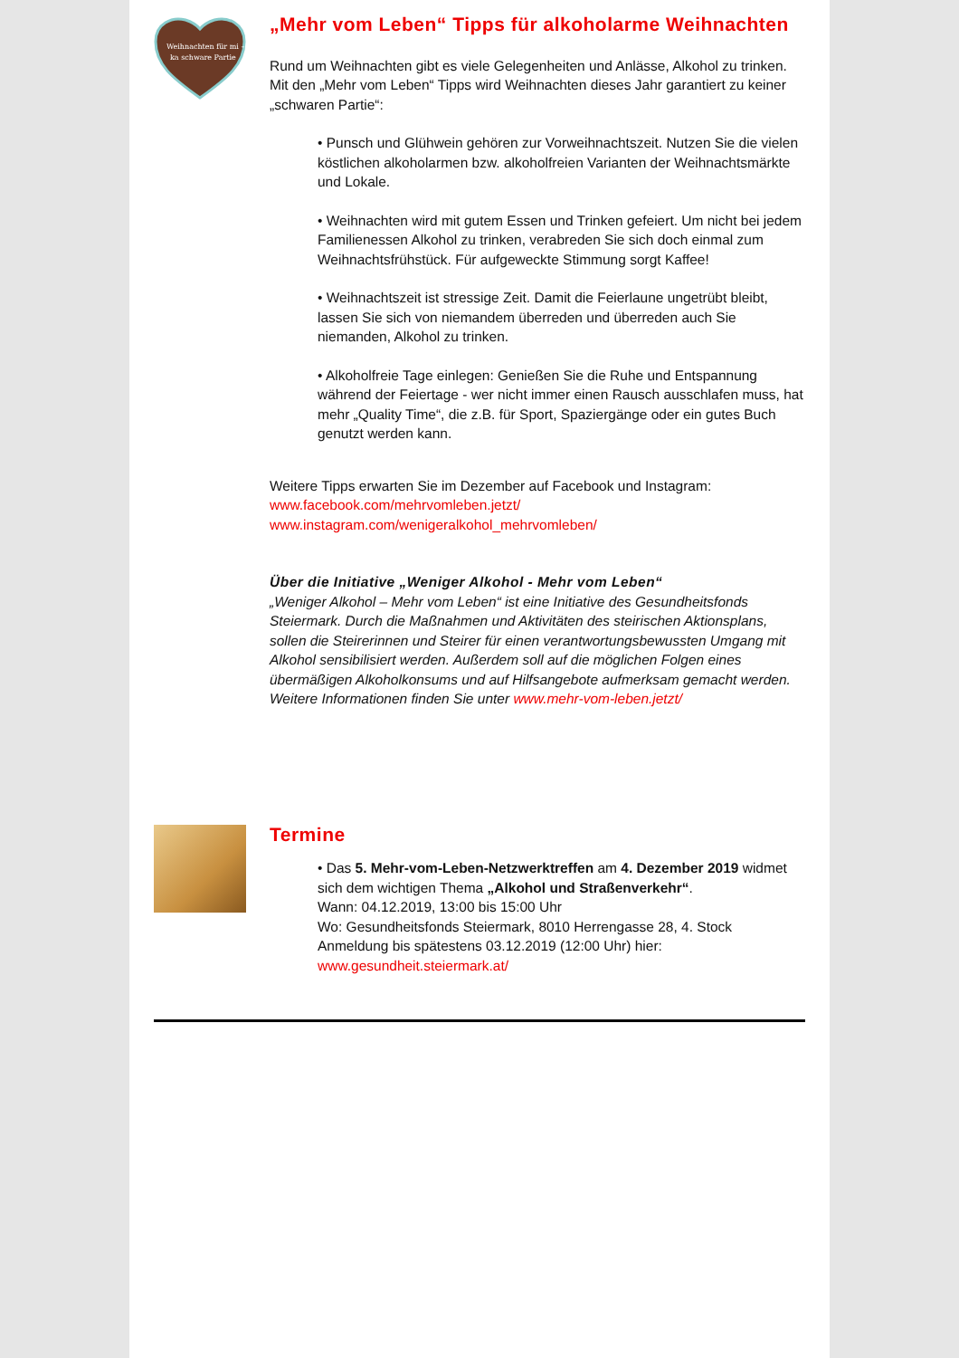Weihnachten für mi –
ka schware Partie
„Mehr vom Leben“ Tipps für alkoholarme Weihnachten
Rund um Weihnachten gibt es viele Gelegenheiten und Anlässe, Alkohol zu trinken. Mit den „Mehr vom Leben“ Tipps wird Weihnachten dieses Jahr garantiert zu keiner „schwaren Partie“:
• Punsch und Glühwein gehören zur Vorweihnachtszeit. Nutzen Sie die vielen köstlichen alkoholarmen bzw. alkoholfreien Varianten der Weihnachtsmärkte und Lokale.
• Weihnachten wird mit gutem Essen und Trinken gefeiert. Um nicht bei jedem Familienessen Alkohol zu trinken, verabreden Sie sich doch einmal zum Weihnachtsfrühstück. Für aufgeweckte Stimmung sorgt Kaffee!
• Weihnachtszeit ist stressige Zeit. Damit die Feierlaune ungetrübt bleibt, lassen Sie sich von niemandem überreden und überreden auch Sie niemanden, Alkohol zu trinken.
• Alkoholfreie Tage einlegen: Genießen Sie die Ruhe und Entspannung während der Feiertage - wer nicht immer einen Rausch ausschlafen muss, hat mehr „Quality Time“, die z.B. für Sport, Spaziergänge oder ein gutes Buch genutzt werden kann.
Weitere Tipps erwarten Sie im Dezember auf Facebook und Instagram:
www.facebook.com/mehrvomleben.jetzt/
www.instagram.com/wenigeralkohol_mehrvomleben/
Über die Initiative „Weniger Alkohol - Mehr vom Leben“
„Weniger Alkohol – Mehr vom Leben“ ist eine Initiative des Gesundheitsfonds Steiermark. Durch die Maßnahmen und Aktivitäten des steirischen Aktionsplans, sollen die Steirerinnen und Steirer für einen verantwortungsbewussten Umgang mit Alkohol sensibilisiert werden. Außerdem soll auf die möglichen Folgen eines übermäßigen Alkoholkonsums und auf Hilfsangebote aufmerksam gemacht werden.
Weitere Informationen finden Sie unter www.mehr-vom-leben.jetzt/
Termine
• Das 5. Mehr-vom-Leben-Netzwerktreffen am 4. Dezember 2019 widmet sich dem wichtigen Thema „Alkohol und Straßenverkehr“.
Wann: 04.12.2019, 13:00 bis 15:00 Uhr
Wo: Gesundheitsfonds Steiermark, 8010 Herrengasse 28, 4. Stock
Anmeldung bis spätestens 03.12.2019 (12:00 Uhr) hier:
www.gesundheit.steiermark.at/